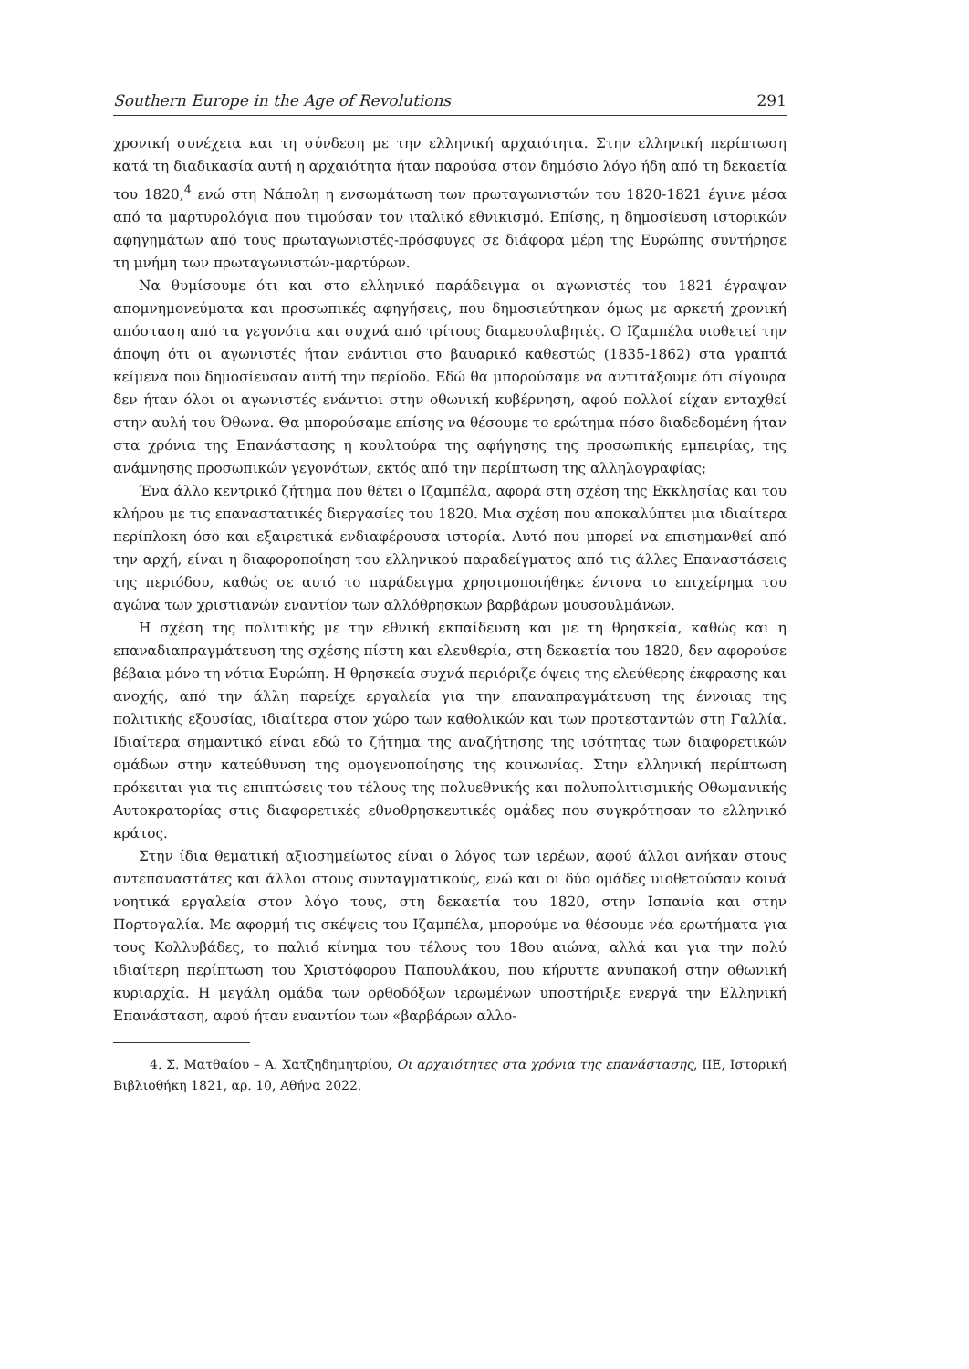Southern Europe in the Age of Revolutions 291
χρονική συνέχεια και τη σύνδεση με την ελληνική αρχαιότητα. Στην ελληνική περίπτωση κατά τη διαδικασία αυτή η αρχαιότητα ήταν παρούσα στον δημόσιο λόγο ήδη από τη δεκαετία του 1820,<sup>4</sup> ενώ στη Νάπολη η ενσωμάτωση των πρωταγωνιστών του 1820-1821 έγινε μέσα από τα μαρτυρολόγια που τιμούσαν τον ιταλικό εθνικισμό. Επίσης, η δημοσίευση ιστορικών αφηγημάτων από τους πρωταγωνιστές-πρόσφυγες σε διάφορα μέρη της Ευρώπης συντήρησε τη μνήμη των πρωταγωνιστών-μαρτύρων.
Να θυμίσουμε ότι και στο ελληνικό παράδειγμα οι αγωνιστές του 1821 έγραψαν απομνημονεύματα και προσωπικές αφηγήσεις, που δημοσιεύτηκαν όμως με αρκετή χρονική απόσταση από τα γεγονότα και συχνά από τρίτους διαμεσολαβητές. Ο Ιζαμπέλα υιοθετεί την άποψη ότι οι αγωνιστές ήταν ενάντιοι στο βαυαρικό καθεστώς (1835-1862) στα γραπτά κείμενα που δημοσίευσαν αυτή την περίοδο. Εδώ θα μπορούσαμε να αντιτάξουμε ότι σίγουρα δεν ήταν όλοι οι αγωνιστές ενάντιοι στην οθωνική κυβέρνηση, αφού πολλοί είχαν ενταχθεί στην αυλή του Όθωνα. Θα μπορούσαμε επίσης να θέσουμε το ερώτημα πόσο διαδεδομένη ήταν στα χρόνια της Επανάστασης η κουλτούρα της αφήγησης της προσωπικής εμπειρίας, της ανάμνησης προσωπικών γεγονότων, εκτός από την περίπτωση της αλληλογραφίας;
Ένα άλλο κεντρικό ζήτημα που θέτει ο Ιζαμπέλα, αφορά στη σχέση της Εκκλησίας και του κλήρου με τις επαναστατικές διεργασίες του 1820. Μια σχέση που αποκαλύπτει μια ιδιαίτερα περίπλοκη όσο και εξαιρετικά ενδιαφέρουσα ιστορία. Αυτό που μπορεί να επισημανθεί από την αρχή, είναι η διαφοροποίηση του ελληνικού παραδείγματος από τις άλλες Επαναστάσεις της περιόδου, καθώς σε αυτό το παράδειγμα χρησιμοποιήθηκε έντονα το επιχείρημα του αγώνα των χριστιανών εναντίον των αλλόθρησκων βαρβάρων μουσουλμάνων.
Η σχέση της πολιτικής με την εθνική εκπαίδευση και με τη θρησκεία, καθώς και η επαναδιαπραγμάτευση της σχέσης πίστη και ελευθερία, στη δεκαετία του 1820, δεν αφορούσε βέβαια μόνο τη νότια Ευρώπη. Η θρησκεία συχνά περιόριζε όψεις της ελεύθερης έκφρασης και ανοχής, από την άλλη παρείχε εργαλεία για την επαναπραγμάτευση της έννοιας της πολιτικής εξουσίας, ιδιαίτερα στον χώρο των καθολικών και των προτεσταντών στη Γαλλία. Ιδιαίτερα σημαντικό είναι εδώ το ζήτημα της αναζήτησης της ισότητας των διαφορετικών ομάδων στην κατεύθυνση της ομογενοποίησης της κοινωνίας. Στην ελληνική περίπτωση πρόκειται για τις επιπτώσεις του τέλους της πολυεθνικής και πολυπολιτισμικής Οθωμανικής Αυτοκρατορίας στις διαφορετικές εθνοθρησκευτικές ομάδες που συγκρότησαν το ελληνικό κράτος.
Στην ίδια θεματική αξιοσημείωτος είναι ο λόγος των ιερέων, αφού άλλοι ανήκαν στους αντεπαναστάτες και άλλοι στους συνταγματικούς, ενώ και οι δύο ομάδες υιοθετούσαν κοινά νοητικά εργαλεία στον λόγο τους, στη δεκαετία του 1820, στην Ισπανία και στην Πορτογαλία. Με αφορμή τις σκέψεις του Ιζαμπέλα, μπορούμε να θέσουμε νέα ερωτήματα για τους Κολλυβάδες, το παλιό κίνημα του τέλους του 18ου αιώνα, αλλά και για την πολύ ιδιαίτερη περίπτωση του Χριστόφορου Παπουλάκου, που κήρυττε ανυπακοή στην οθωνική κυριαρχία. Η μεγάλη ομάδα των ορθοδόξων ιερωμένων υποστήριξε ενεργά την Ελληνική Επανάσταση, αφού ήταν εναντίον των «βαρβάρων αλλο-
4. Σ. Ματθαίου – Α. Χατζηδημητρίου, Οι αρχαιότητες στα χρόνια της επανάστασης, ΙΙΕ, Ιστορική Βιβλιοθήκη 1821, αρ. 10, Αθήνα 2022.